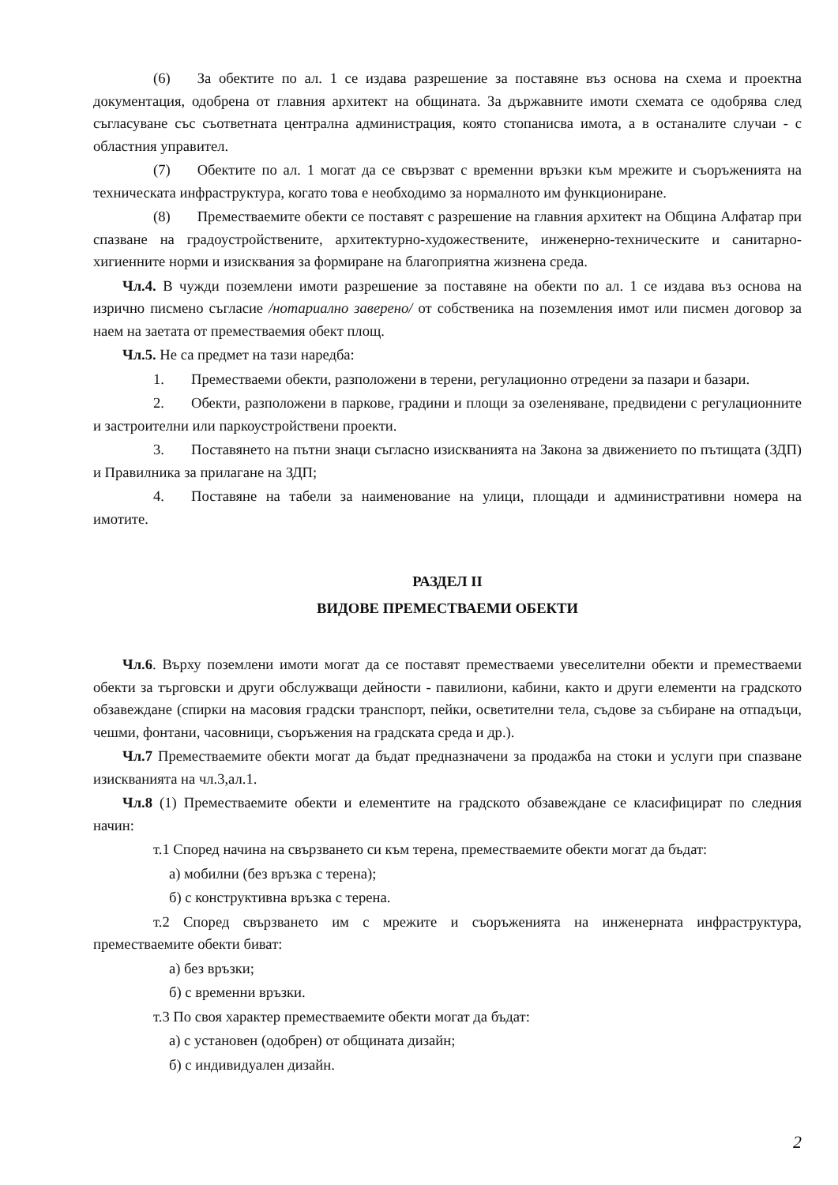(6) За обектите по ал. 1 се издава разрешение за поставяне въз основа на схема и проектна документация, одобрена от главния архитект на общината. За държавните имоти схемата се одобрява след съгласуване със съответната централна администрация, която стопанисва имота, а в останалите случаи - с областния управител.
(7) Обектите по ал. 1 могат да се свързват с временни връзки към мрежите и съоръженията на техническата инфраструктура, когато това е необходимо за нормалното им функциониране.
(8) Преместваемите обекти се поставят с разрешение на главния архитект на Община Алфатар при спазване на градоустройствените, архитектурно-художествените, инженерно-техническите и санитарно-хигиенните норми и изисквания за формиране на благоприятна жизнена среда.
Чл.4. В чужди поземлени имоти разрешение за поставяне на обекти по ал. 1 се издава въз основа на изрично писмено съгласие /нотариално заверено/ от собственика на поземления имот или писмен договор за наем на заетата от преместваемия обект площ.
Чл.5. Не са предмет на тази наредба:
1. Преместваеми обекти, разположени в терени, регулационно отредени за пазари и базари.
2. Обекти, разположени в паркове, градини и площи за озеленяване, предвидени с регулационните и застроителни или паркоустройствени проекти.
3. Поставянето на пътни знаци съгласно изискванията на Закона за движението по пътищата (ЗДП) и Правилника за прилагане на ЗДП;
4. Поставяне на табели за наименование на улици, площади и административни номера на имотите.
РАЗДЕЛ II
ВИДОВЕ ПРЕМЕСТВАЕМИ ОБЕКТИ
Чл.6. Върху поземлени имоти могат да се поставят преместваеми увеселителни обекти и преместваеми обекти за търговски и други обслужващи дейности - павилиони, кабини, както и други елементи на градското обзавеждане (спирки на масовия градски транспорт, пейки, осветителни тела, съдове за събиране на отпадъци, чешми, фонтани, часовници, съоръжения на градската среда и др.).
Чл.7 Преместваемите обекти могат да бъдат предназначени за продажба на стоки и услуги при спазване изискванията на чл.3,ал.1.
Чл.8 (1) Преместваемите обекти и елементите на градското обзавеждане се класифицират по следния начин:
т.1 Според начина на свързването си към терена, преместваемите обекти могат да бъдат:
а) мобилни (без връзка с терена);
б) с конструктивна връзка с терена.
т.2 Според свързването им с мрежите и съоръженията на инженерната инфраструктура, преместваемите обекти биват:
а) без връзки;
б) с временни връзки.
т.3 По своя характер преместваемите обекти могат да бъдат:
а) с установен (одобрен) от общината дизайн;
б) с индивидуален дизайн.
2